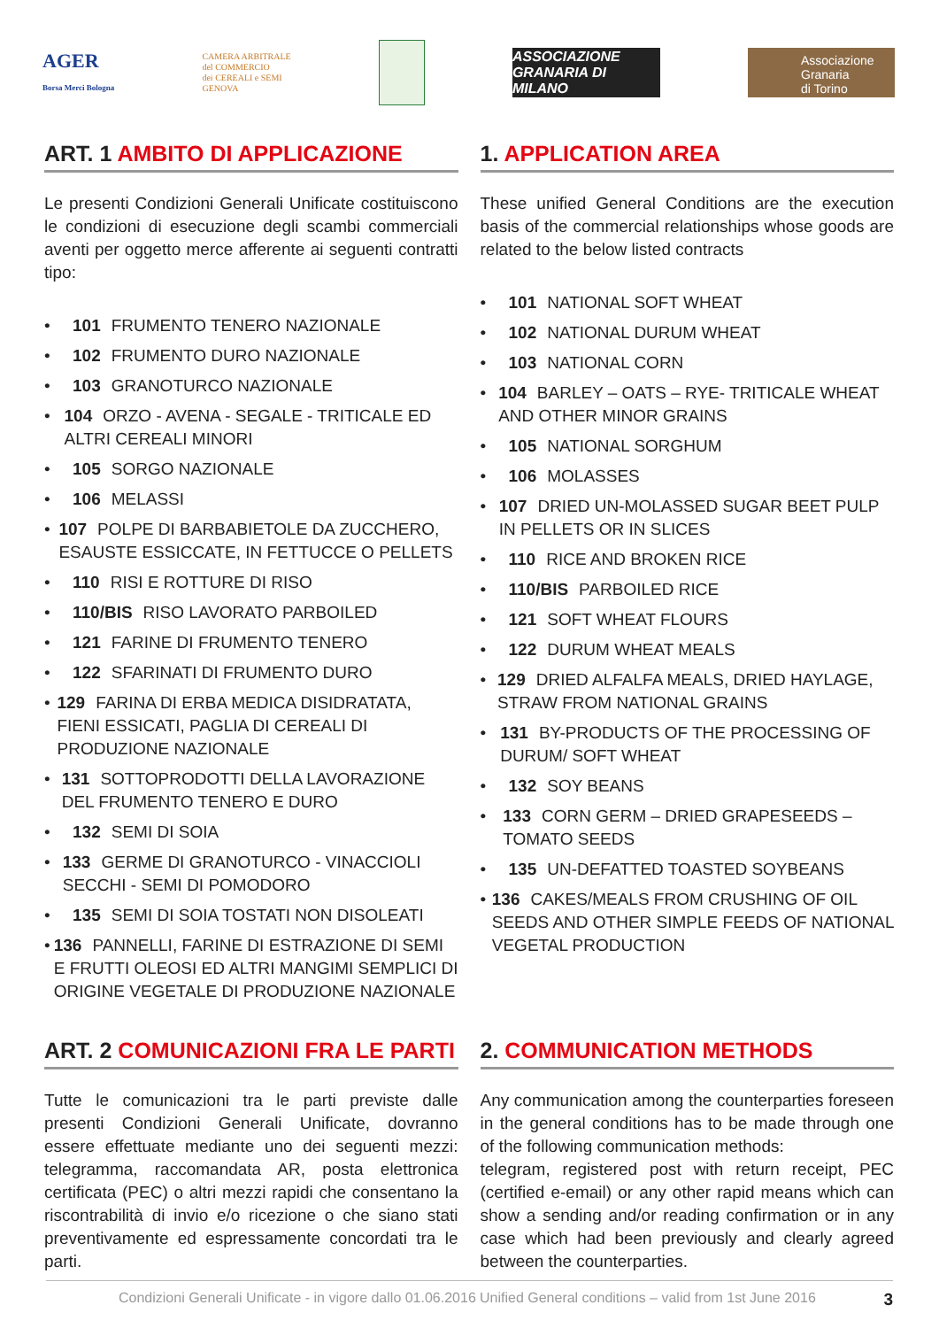AGER
Borsa Merci Bologna
CAMERA ARBITRALE
del COMMERCIO
dei CEREALI e SEMI
GENOVA
ASSOCIAZIONE GRANARIA DI MILANO
Associazione
Granaria
di Torino
ART. 1 AMBITO DI APPLICAZIONE
Le presenti Condizioni Generali Unificate costituiscono le condizioni di esecuzione degli scambi commerciali aventi per oggetto merce afferente ai seguenti contratti tipo:
• 101 FRUMENTO TENERO NAZIONALE
• 102 FRUMENTO DURO NAZIONALE
• 103 GRANOTURCO NAZIONALE
• 104 ORZO - AVENA - SEGALE - TRITICALE ED ALTRI CEREALI MINORI
• 105 SORGO NAZIONALE
• 106 MELASSI
• 107 POLPE DI BARBABIETOLE DA ZUCCHERO, ESAUSTE ESSICCATE, IN FETTUCCE O PELLETS
• 110 RISI E ROTTURE DI RISO
• 110/BIS RISO LAVORATO PARBOILED
• 121 FARINE DI FRUMENTO TENERO
• 122 SFARINATI DI FRUMENTO DURO
• 129 FARINA DI ERBA MEDICA DISIDRATATA, FIENI ESSICATI, PAGLIA DI CEREALI DI PRODUZIONE NAZIONALE
• 131 SOTTOPRODOTTI DELLA LAVORAZIONE DEL FRUMENTO TENERO E DURO
• 132 SEMI DI SOIA
• 133 GERME DI GRANOTURCO - VINACCIOLI SECCHI - SEMI DI POMODORO
• 135 SEMI DI SOIA TOSTATI NON DISOLEATI
• 136 PANNELLI, FARINE DI ESTRAZIONE DI SEMI E FRUTTI OLEOSI ED ALTRI MANGIMI SEMPLICI DI ORIGINE VEGETALE DI PRODUZIONE NAZIONALE
ART. 2 COMUNICAZIONI FRA LE PARTI
Tutte le comunicazioni tra le parti previste dalle presenti Condizioni Generali Unificate, dovranno essere effettuate mediante uno dei seguenti mezzi: telegramma, raccomandata AR, posta elettronica certificata (PEC) o altri mezzi rapidi che consentano la riscontrabilità di invio e/o ricezione o che siano stati preventivamente ed espressamente concordati tra le parti.
1. APPLICATION AREA
These unified General Conditions are the execution basis of the commercial relationships whose goods are related to the below listed contracts
• 101 NATIONAL SOFT WHEAT
• 102 NATIONAL DURUM WHEAT
• 103 NATIONAL CORN
• 104 BARLEY – OATS – RYE- TRITICALE WHEAT AND OTHER MINOR GRAINS
• 105 NATIONAL SORGHUM
• 106 MOLASSES
• 107 DRIED UN-MOLASSED SUGAR BEET PULP IN PELLETS OR IN SLICES
• 110 RICE AND BROKEN RICE
• 110/BIS PARBOILED RICE
• 121 SOFT WHEAT FLOURS
• 122 DURUM WHEAT MEALS
• 129 DRIED ALFALFA MEALS, DRIED HAYLAGE, STRAW FROM NATIONAL GRAINS
• 131 BY-PRODUCTS OF THE PROCESSING OF DURUM/ SOFT WHEAT
• 132 SOY BEANS
• 133 CORN GERM – DRIED GRAPESEEDS – TOMATO SEEDS
• 135 UN-DEFATTED TOASTED SOYBEANS
• 136 CAKES/MEALS FROM CRUSHING OF OIL SEEDS AND OTHER SIMPLE FEEDS OF NATIONAL VEGETAL PRODUCTION
2. COMMUNICATION METHODS
Any communication among the counterparties foreseen in the general conditions has to be made through one of the following communication methods:
telegram, registered post with return receipt, PEC (certified e-email) or any other rapid means which can show a sending and/or reading confirmation or in any case which had been previously and clearly agreed between the counterparties.
Condizioni Generali Unificate - in vigore dallo 01.06.2016 Unified General conditions – valid from 1st June 2016 3